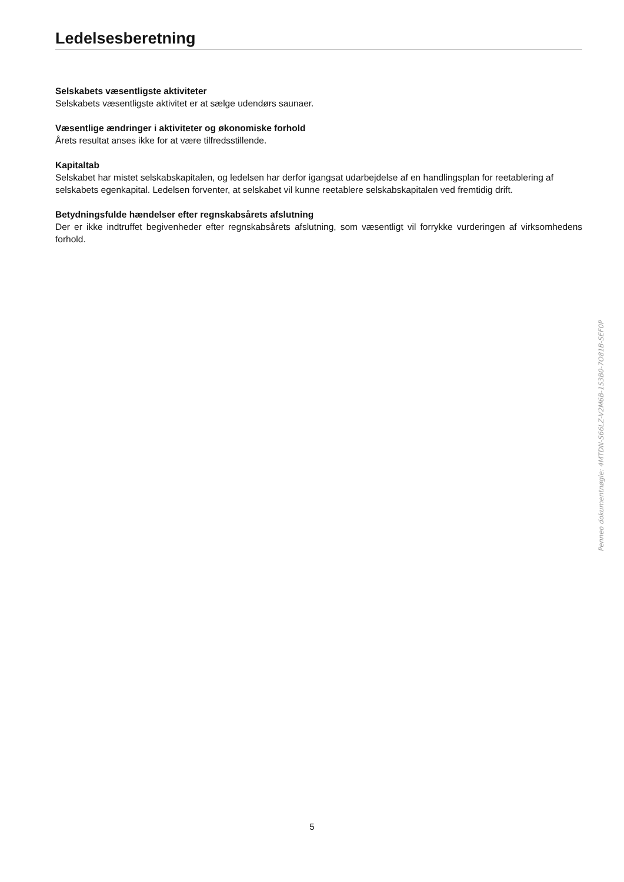Ledelsesberetning
Selskabets væsentligste aktiviteter
Selskabets væsentligste aktivitet er at sælge udendørs saunaer.
Væsentlige ændringer i aktiviteter og økonomiske forhold
Årets resultat anses ikke for at være tilfredsstillende.
Kapitaltab
Selskabet har mistet selskabskapitalen, og ledelsen har derfor igangsat udarbejdelse af en handlingsplan for reetablering af selskabets egenkapital. Ledelsen forventer, at selskabet vil kunne reetablere selskabskapitalen ved fremtidig drift.
Betydningsfulde hændelser efter regnskabsårets afslutning
Der er ikke indtruffet begivenheder efter regnskabsårets afslutning, som væsentligt vil forrykke vurderingen af virksomhedens forhold.
Penneo dokumentnøgle: 4MTDN-S66LZ-V2M6B-1S3B0-7O81B-SEF0P
5